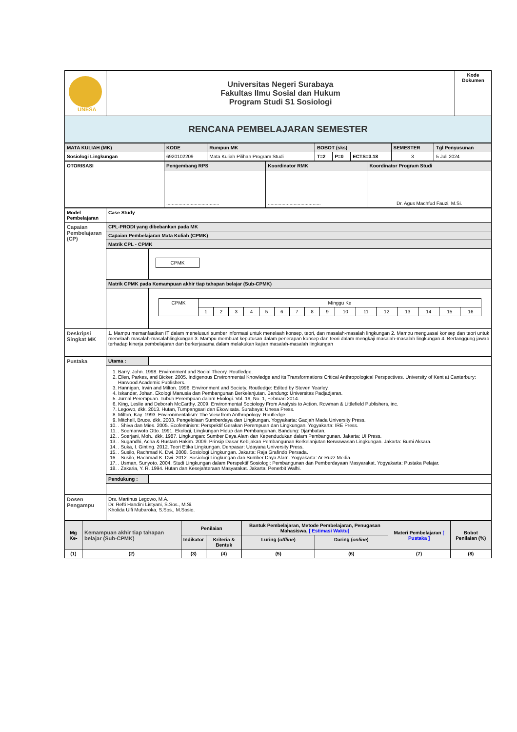| UNESA | Universitas Negeri Surabaya Fakultas Ilmu Sosial dan Hukum Program Studi S1 Sosiologi | Kode Dokumen |
| RENCANA PEMBELAJARAN SEMESTER | | |
| MATA KULIAH (MK) | KODE | Rumpun MK | BOBOT (sks) | | | SEMESTER | Tgl Penyusunan |
| Sosiologi Lingkungan | 6920102209 | Mata Kuliah Pilihan Program Studi | T=2 | P=0 | ECTS=3.18 | 3 | 5 Juli 2024 |
| OTORISASI | Pengembang RPS | Koordinator RMK | Koordinator Program Studi |
| | ....................................... | ....................................... | Dr. Agus Machfud Fauzi, M.Si. |
| Model Pembelajaran | Case Study | |
| Capaian Pembelajaran (CP) | CPL-PRODI yang dibebankan pada MK | |
| | Capaian Pembelajaran Mata Kuliah (CPMK) | |
| | Matrik CPL - CPMK | |
| | | CPMK |
| | Matrik CPMK pada Kemampuan akhir tiap tahapan belajar (Sub-CPMK) | |
| | | / CPMK / Minggu Ke / / / / / / / / / / / / / / / / / / 1 / 2 / 3 / 4 / 5 / 6 / 7 / 8 / 9 / 10 / 11 / 12 / 13 / 14 / 15 / 16 / |
| Deskripsi Singkat MK | 1. Mampu memanfaatkan IT dalam menelusuri sumber informasi untuk menelaah konsep, teori, dan masalah-masalah lingkungan 2. Mampu menguasai konsep dan teori untuk menelaah masalah-masalahlingkungan 3. Mampu membuat keputusan dalam penerapan konsep dan teori dalam mengkaji masalah-masalah lingkungan 4. Bertanggung jawab terhadap kinerja pembelajaran dan berkerjasama dalam melakukan kajian masalah-masalah lingkungan | |
| Pustaka | Utama : | |
| | 1. Barry, John. 1998. Environment and Social Theory. Routledge. 2. Ellen, Parkes, and Bicker. 2005. Indigenous Environmental Knowledge and its Transformations Critical Anthropological Perspectives. University of Kent at Canterbury: Harwood Academic Publishers. 3. Hannigan, Irwin and Milton. 1996. Environment and Society. Routledge: Edited by Steven Yearley. 4. Iskandar, Johan. Ekologi Manusia dan Pembangunan Berkelanjutan. Bandung: Universitas Padjadjaran. 5. Jurnal Perempuan. Tubuh Perempuan dalam Ekologi. Vol. 19, No. 1, Februari 2014. 6. King, Leslie and Deborah McCarthy. 2009. Environmental Sociology From Analysis to Action. Rowman & Littlefield Publishers, inc. 7. Legowo, dkk. 2013. Hutan, Tumpangsari dan Ekowisata. Surabaya: Unesa Press. 8. Milton, Kay. 1993. Environmentalism: The View from Anthropology. Routledge. 9. Mitchell, Bruce. dkk. 2003. Pengelolaan Sumberdaya dan Lingkungan. Yogyakarta: Gadjah Mada University Press. 10. . Shiva dan Mies. 2005. Ecofeminism: Perspektif Gerakan Perempuan dan Lingkungan. Yogyakarta: IRE Press. 11. . Soemarwoto Otto. 1991. Ekologi, Lingkungan Hidup dan Pembangunan. Bandung: Djambatan. 12. . Soerjani, Moh., dkk. 1987. Lingkungan: Sumber Daya Alam dan Kependudukan dalam Pembangunan. Jakarta: UI Press. 13. . Sugandhi, Acha & Rustam Hakim. 2009. Prinsip Dasar Kebijakan Pembangunan Berkelanjutan Berwawasan Lingkungan. Jakarta: Bumi Aksara. 14. . Suka, I. Ginting. 2012. Teori Etika Lingkungan. Denpasar: Udayana University Press. 15. . Susilo, Rachmad K. Dwi. 2008. Sosiologi Lingkungan. Jakarta: Raja Grafindo Persada. 16. . Susilo, Rachmad K. Dwi. 2012. Sosiologi Lingkungan dan Sumber Daya Alam. Yogyakarta: Ar-Ruzz Media. 17. . Usman, Sunyoto. 2004. Studi Lingkungan dalam Perspektif Sosiologi: Pembangunan dan Pemberdayaan Masyarakat. Yogyakarta: Pustaka Pelajar. 18. . Zakaria, Y. R. 1994. Hutan dan Kesejahteraan Masyarakat. Jakarta: Penerbit Walhi. | |
| | Pendukung : | |
| Dosen Pengampu | Drs. Martinus Legowo, M.A. Dr. Refti Handini Listyani, S.Sos., M.Si. Kholida Ulfi Mubaroka, S.Sos., M.Sosio. | |
| Mg Ke- | Kemampuan akhir tiap tahapan belajar (Sub-CPMK) | Penilaian | | Bantuk Pembelajaran, Metode Pembelajaran, Penugasan Mahasiswa, [ Estimasi Waktu] | | Materi Pembelajaran [ Pustaka ] | Bobot Penilaian (%) |
| | | Indikator | Kriteria & Bentuk | Luring ( offline ) | Daring ( online ) | | |
| (1) | (2) | (3) | (4) | (5) | (6) | (7) | (8) |